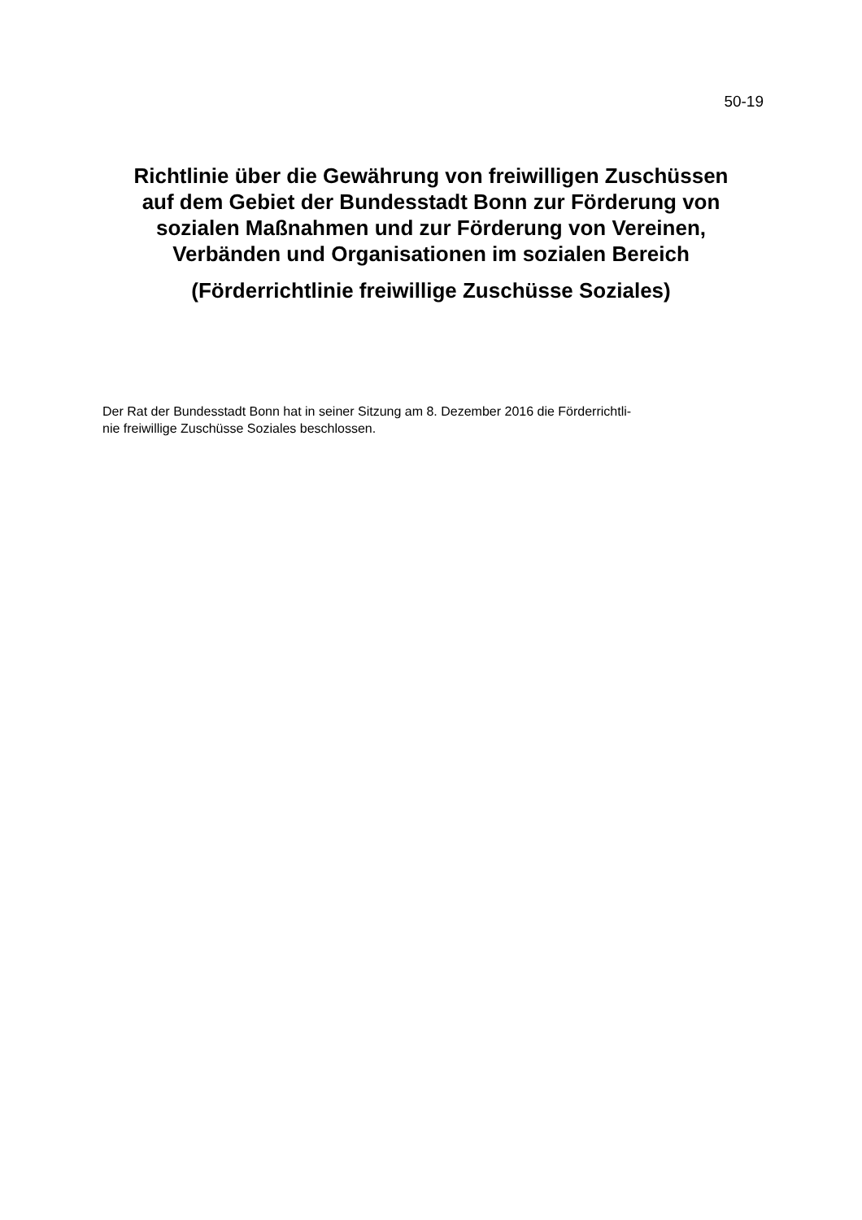50-19
Richtlinie über die Gewährung von freiwilligen Zuschüssen
auf dem Gebiet der Bundesstadt Bonn zur Förderung von
sozialen Maßnahmen und zur Förderung von Vereinen,
Verbänden und Organisationen im sozialen Bereich
(Förderrichtlinie freiwillige Zuschüsse Soziales)
Der Rat der Bundesstadt Bonn hat in seiner Sitzung am 8. Dezember 2016 die Förderrichtli-
nie freiwillige Zuschüsse Soziales beschlossen.